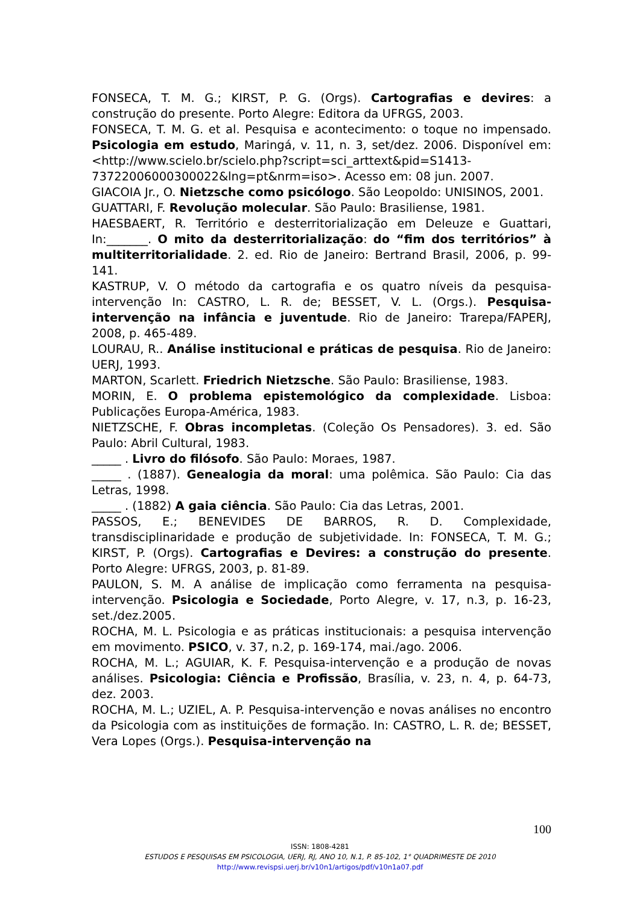FONSECA, T. M. G.; KIRST, P. G. (Orgs). Cartografias e devires: a construção do presente. Porto Alegre: Editora da UFRGS, 2003.
FONSECA, T. M. G. et al. Pesquisa e acontecimento: o toque no impensado. Psicologia em estudo, Maringá, v. 11, n. 3, set/dez. 2006. Disponível em: <http://www.scielo.br/scielo.php?script=sci_arttext&pid=S1413-73722006000300022&lng=pt&nrm=iso>. Acesso em: 08 jun. 2007.
GIACOIA Jr., O. Nietzsche como psicólogo. São Leopoldo: UNISINOS, 2001.
GUATTARI, F. Revolução molecular. São Paulo: Brasiliense, 1981.
HAESBAERT, R. Território e desterritorialização em Deleuze e Guattari, In:_______. O mito da desterritorialização: do “fim dos territórios” à multiterritorialidade. 2. ed. Rio de Janeiro: Bertrand Brasil, 2006, p. 99-141.
KASTRUP, V. O método da cartografia e os quatro níveis da pesquisa-intervenção In: CASTRO, L. R. de; BESSET, V. L. (Orgs.). Pesquisa-intervenção na infância e juventude. Rio de Janeiro: Trarepa/FAPERJ, 2008, p. 465-489.
LOURAU, R.. Análise institucional e práticas de pesquisa. Rio de Janeiro: UERJ, 1993.
MARTON, Scarlett. Friedrich Nietzsche. São Paulo: Brasiliense, 1983.
MORIN, E. O problema epistemológico da complexidade. Lisboa: Publicações Europa-América, 1983.
NIETZSCHE, F. Obras incompletas. (Coleção Os Pensadores). 3. ed. São Paulo: Abril Cultural, 1983.
_____ . Livro do filósofo. São Paulo: Moraes, 1987.
_____ . (1887). Genealogia da moral: uma polêmica. São Paulo: Cia das Letras, 1998.
_____ . (1882) A gaia ciência. São Paulo: Cia das Letras, 2001.
PASSOS, E.; BENEVIDES DE BARROS, R. D. Complexidade, transdisciplinaridade e produção de subjetividade. In: FONSECA, T. M. G.; KIRST, P. (Orgs). Cartografias e Devires: a construção do presente. Porto Alegre: UFRGS, 2003, p. 81-89.
PAULON, S. M. A análise de implicação como ferramenta na pesquisa-intervenção. Psicologia e Sociedade, Porto Alegre, v. 17, n.3, p. 16-23, set./dez.2005.
ROCHA, M. L. Psicologia e as práticas institucionais: a pesquisa intervenção em movimento. PSICO, v. 37, n.2, p. 169-174, mai./ago. 2006.
ROCHA, M. L.; AGUIAR, K. F. Pesquisa-intervenção e a produção de novas análises. Psicologia: Ciência e Profissão, Brasília, v. 23, n. 4, p. 64-73, dez. 2003.
ROCHA, M. L.; UZIEL, A. P. Pesquisa-intervenção e novas análises no encontro da Psicologia com as instituições de formação. In: CASTRO, L. R. de; BESSET, Vera Lopes (Orgs.). Pesquisa-intervenção na
100
ISSN: 1808-4281
ESTUDOS E PESQUISAS EM PSICOLOGIA, UERJ, RJ, ANO 10, N.1, P. 85-102, 1° QUADRIMESTE DE 2010
http://www.revispsi.uerj.br/v10n1/artigos/pdf/v10n1a07.pdf